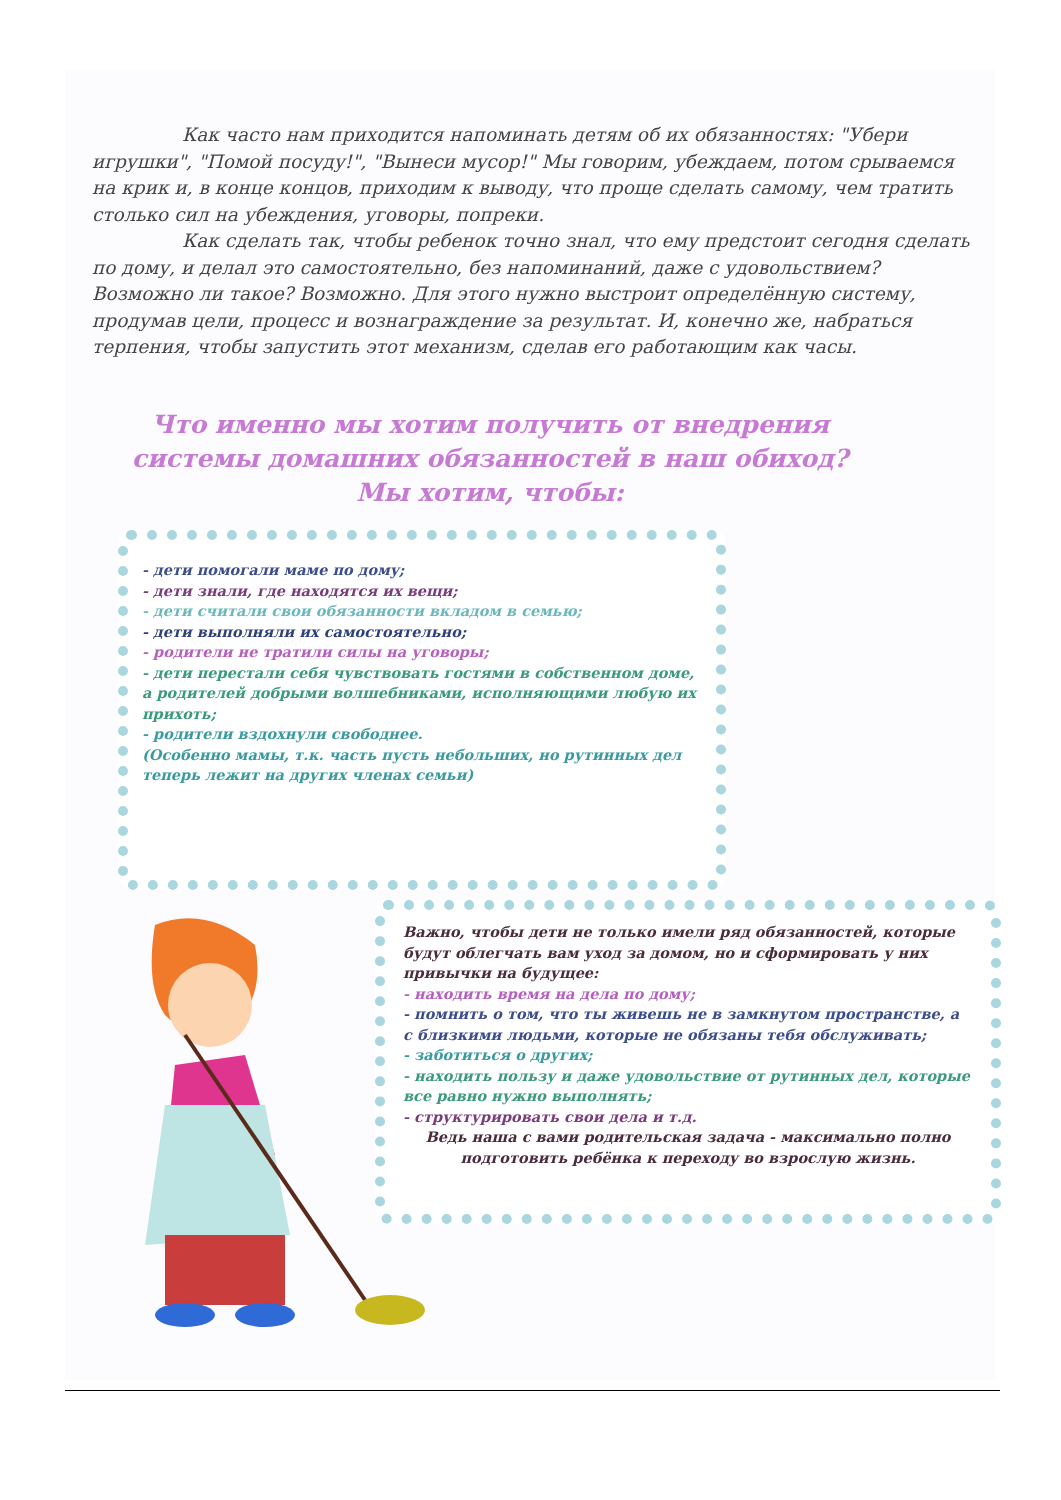Как часто нам приходится напоминать детям об их обязанностях: "Убери игрушки", "Помой посуду!", "Вынеси мусор!" Мы говорим, убеждаем, потом срываемся на крик и, в конце концов, приходим к выводу, что проще сделать самому, чем тратить столько сил на убеждения, уговоры, попреки.
Как сделать так, чтобы ребенок точно знал, что ему предстоит сегодня сделать по дому, и делал это самостоятельно, без напоминаний, даже с удовольствием? Возможно ли такое? Возможно. Для этого нужно выстроит определённую систему, продумав цели, процесс и вознаграждение за результат. И, конечно же, набраться терпения, чтобы запустить этот механизм, сделав его работающим как часы.
Что именно мы хотим получить от внедрения системы домашних обязанностей в наш обиход?
Мы хотим, чтобы:
- дети помогали маме по дому;
- дети знали, где находятся их вещи;
- дети считали свои обязанности вкладом в семью;
- дети выполняли их самостоятельно;
- родители не тратили силы на уговоры;
- дети перестали себя чувствовать гостями в собственном доме, а родителей добрыми волшебниками, исполняющими любую их прихоть;
- родители вздохнули свободнее.
(Особенно мамы, т.к. часть пусть небольших, но рутинных дел теперь лежит на других членах семьи)
Важно, чтобы дети не только имели ряд обязанностей, которые будут облегчать вам уход за домом, но и сформировать у них привычки на будущее:
- находить время на дела по дому;
- помнить о том, что ты живешь не в замкнутом пространстве, а с близкими людьми, которые не обязаны тебя обслуживать;
- заботиться о других;
- находить пользу и даже удовольствие от рутинных дел, которые все равно нужно выполнять;
- структурировать свои дела и т.д.
Ведь наша с вами родительская задача - максимально полно подготовить ребёнка к переходу во взрослую жизнь.